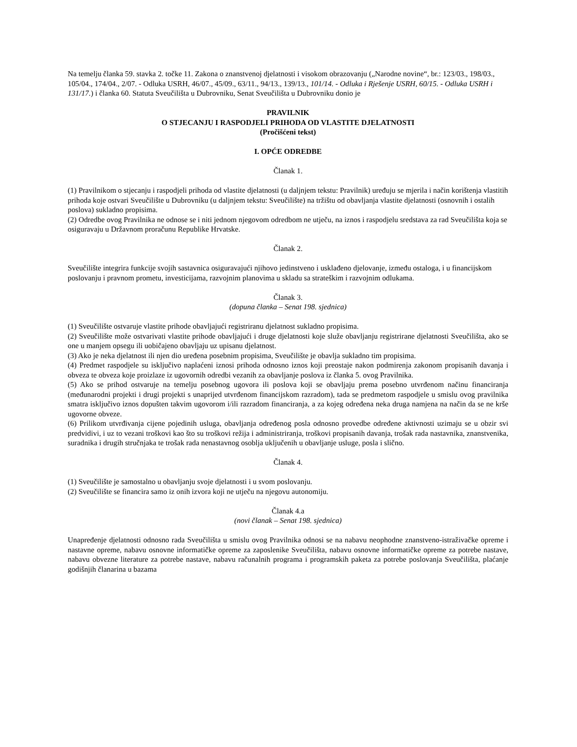Na temelju članka 59. stavka 2. točke 11. Zakona o znanstvenoj djelatnosti i visokom obrazovanju („Narodne novine“, br.: 123/03., 198/03., 105/04., 174/04., 2/07. - Odluka USRH, 46/07., 45/09., 63/11., 94/13., 139/13., 101/14. - Odluka i Rješenje USRH, 60/15. - Odluka USRH i 131/17.) i članka 60. Statuta Sveučilišta u Dubrovniku, Senat Sveučilišta u Dubrovniku donio je
PRAVILNIK
O STJECANJU I RASPODJELI PRIHODA OD VLASTITE DJELATNOSTI
(Pročišćeni tekst)
I. OPĆE ODREDBE
Članak 1.
(1) Pravilnikom o stjecanju i raspodjeli prihoda od vlastite djelatnosti (u daljnjem tekstu: Pravilnik) uređuju se mjerila i način korištenja vlastitih prihoda koje ostvari Sveučilište u Dubrovniku (u daljnjem tekstu: Sveučilište) na tržištu od obavljanja vlastite djelatnosti (osnovnih i ostalih poslova) sukladno propisima.
(2) Odredbe ovog Pravilnika ne odnose se i niti jednom njegovom odredbom ne utječu, na iznos i raspodjelu sredstava za rad Sveučilišta koja se osiguravaju u Državnom proračunu Republike Hrvatske.
Članak 2.
Sveučilište integrira funkcije svojih sastavnica osiguravajući njihovo jedinstveno i usklađeno djelovanje, između ostaloga, i u financijskom poslovanju i pravnom prometu, investicijama, razvojnim planovima u skladu sa strateškim i razvojnim odlukama.
Članak 3.
(dopuna članka – Senat 198. sjednica)
(1) Sveučilište ostvaruje vlastite prihode obavljajući registriranu djelatnost sukladno propisima.
(2) Sveučilište može ostvarivati vlastite prihode obavljajući i druge djelatnosti koje služe obavljanju registrirane djelatnosti Sveučilišta, ako se one u manjem opsegu ili uobičajeno obavljaju uz upisanu djelatnost.
(3) Ako je neka djelatnost ili njen dio uređena posebnim propisima, Sveučilište je obavlja sukladno tim propisima.
(4) Predmet raspodjele su isključivo naplaćeni iznosi prihoda odnosno iznos koji preostaje nakon podmirenja zakonom propisanih davanja i obveza te obveza koje proizlaze iz ugovornih odredbi vezanih za obavljanje poslova iz članka 5. ovog Pravilnika.
(5) Ako se prihod ostvaruje na temelju posebnog ugovora ili poslova koji se obavljaju prema posebno utvrđenom načinu financiranja (međunarodni projekti i drugi projekti s unaprijed utvrđenom financijskom razradom), tada se predmetom raspodjele u smislu ovog pravilnika smatra isključivo iznos dopušten takvim ugovorom i/ili razradom financiranja, a za kojeg određena neka druga namjena na način da se ne krše ugovorne obveze.
(6) Prilikom utvrđivanja cijene pojedinih usluga, obavljanja određenog posla odnosno provedbe određene aktivnosti uzimaju se u obzir svi predvidivi, i uz to vezani troškovi kao što su troškovi režija i administriranja, troškovi propisanih davanja, trošak rada nastavnika, znanstvenika, suradnika i drugih stručnjaka te trošak rada nenastavnog osoblja uključenih u obavljanje usluge, posla i slično.
Članak 4.
(1) Sveučilište je samostalno u obavljanju svoje djelatnosti i u svom poslovanju.
(2) Sveučilište se financira samo iz onih izvora koji ne utječu na njegovu autonomiju.
Članak 4.a
(novi članak – Senat 198. sjednica)
Unapređenje djelatnosti odnosno rada Sveučilišta u smislu ovog Pravilnika odnosi se na nabavu neophodne znanstveno-istraživačke opreme i nastavne opreme, nabavu osnovne informatičke opreme za zaposlenike Sveučilišta, nabavu osnovne informatičke opreme za potrebe nastave, nabavu obvezne literature za potrebe nastave, nabavu računalnih programa i programskih paketa za potrebe poslovanja Sveučilišta, plaćanje godišnjih članarina u bazama